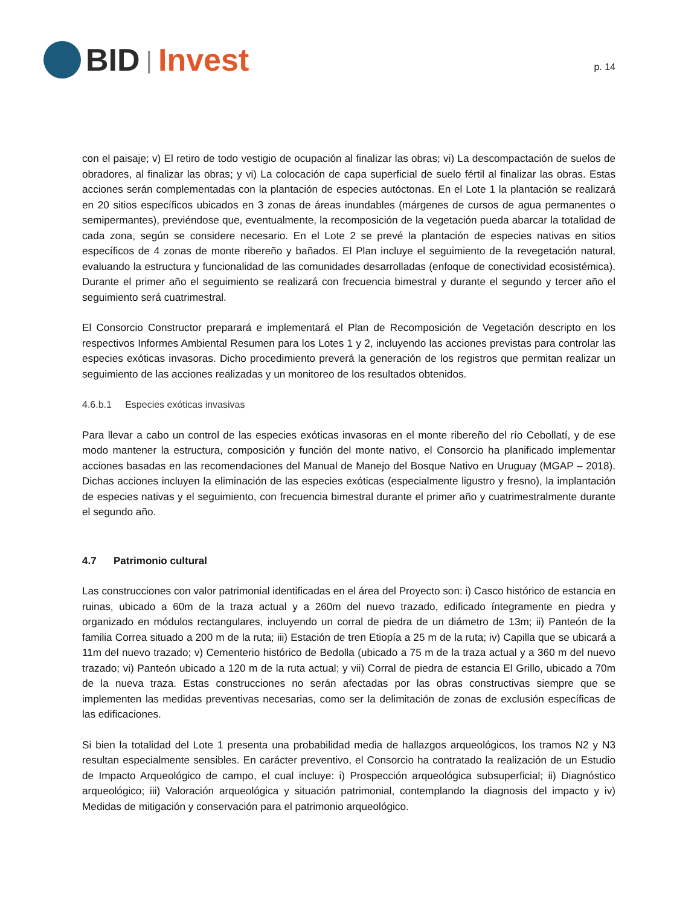BID | Invest
p. 14
con el paisaje; v) El retiro de todo vestigio de ocupación al finalizar las obras; vi) La descompactación de suelos de obradores, al finalizar las obras; y vi) La colocación de capa superficial de suelo fértil al finalizar las obras. Estas acciones serán complementadas con la plantación de especies autóctonas. En el Lote 1 la plantación se realizará en 20 sitios específicos ubicados en 3 zonas de áreas inundables (márgenes de cursos de agua permanentes o semipermantes), previéndose que, eventualmente, la recomposición de la vegetación pueda abarcar la totalidad de cada zona, según se considere necesario. En el Lote 2 se prevé la plantación de especies nativas en sitios específicos de 4 zonas de monte ribereño y bañados. El Plan incluye el seguimiento de la revegetación natural, evaluando la estructura y funcionalidad de las comunidades desarrolladas (enfoque de conectividad ecosistémica). Durante el primer año el seguimiento se realizará con frecuencia bimestral y durante el segundo y tercer año el seguimiento será cuatrimestral.
El Consorcio Constructor preparará e implementará el Plan de Recomposición de Vegetación descripto en los respectivos Informes Ambiental Resumen para los Lotes 1 y 2, incluyendo las acciones previstas para controlar las especies exóticas invasoras. Dicho procedimiento preverá la generación de los registros que permitan realizar un seguimiento de las acciones realizadas y un monitoreo de los resultados obtenidos.
4.6.b.1 Especies exóticas invasivas
Para llevar a cabo un control de las especies exóticas invasoras en el monte ribereño del río Cebollatí, y de ese modo mantener la estructura, composición y función del monte nativo, el Consorcio ha planificado implementar acciones basadas en las recomendaciones del Manual de Manejo del Bosque Nativo en Uruguay (MGAP – 2018). Dichas acciones incluyen la eliminación de las especies exóticas (especialmente ligustro y fresno), la implantación de especies nativas y el seguimiento, con frecuencia bimestral durante el primer año y cuatrimestralmente durante el segundo año.
4.7 Patrimonio cultural
Las construcciones con valor patrimonial identificadas en el área del Proyecto son: i) Casco histórico de estancia en ruinas, ubicado a 60m de la traza actual y a 260m del nuevo trazado, edificado íntegramente en piedra y organizado en módulos rectangulares, incluyendo un corral de piedra de un diámetro de 13m; ii) Panteón de la familia Correa situado a 200 m de la ruta; iii) Estación de tren Etiopía a 25 m de la ruta; iv) Capilla que se ubicará a 11m del nuevo trazado; v) Cementerio histórico de Bedolla (ubicado a 75 m de la traza actual y a 360 m del nuevo trazado; vi) Panteón ubicado a 120 m de la ruta actual; y vii) Corral de piedra de estancia El Grillo, ubicado a 70m de la nueva traza. Estas construcciones no serán afectadas por las obras constructivas siempre que se implementen las medidas preventivas necesarias, como ser la delimitación de zonas de exclusión específicas de las edificaciones.
Si bien la totalidad del Lote 1 presenta una probabilidad media de hallazgos arqueológicos, los tramos N2 y N3 resultan especialmente sensibles. En carácter preventivo, el Consorcio ha contratado la realización de un Estudio de Impacto Arqueológico de campo, el cual incluye: i) Prospección arqueológica subsuperficial; ii) Diagnóstico arqueológico; iii) Valoración arqueológica y situación patrimonial, contemplando la diagnosis del impacto y iv) Medidas de mitigación y conservación para el patrimonio arqueológico.